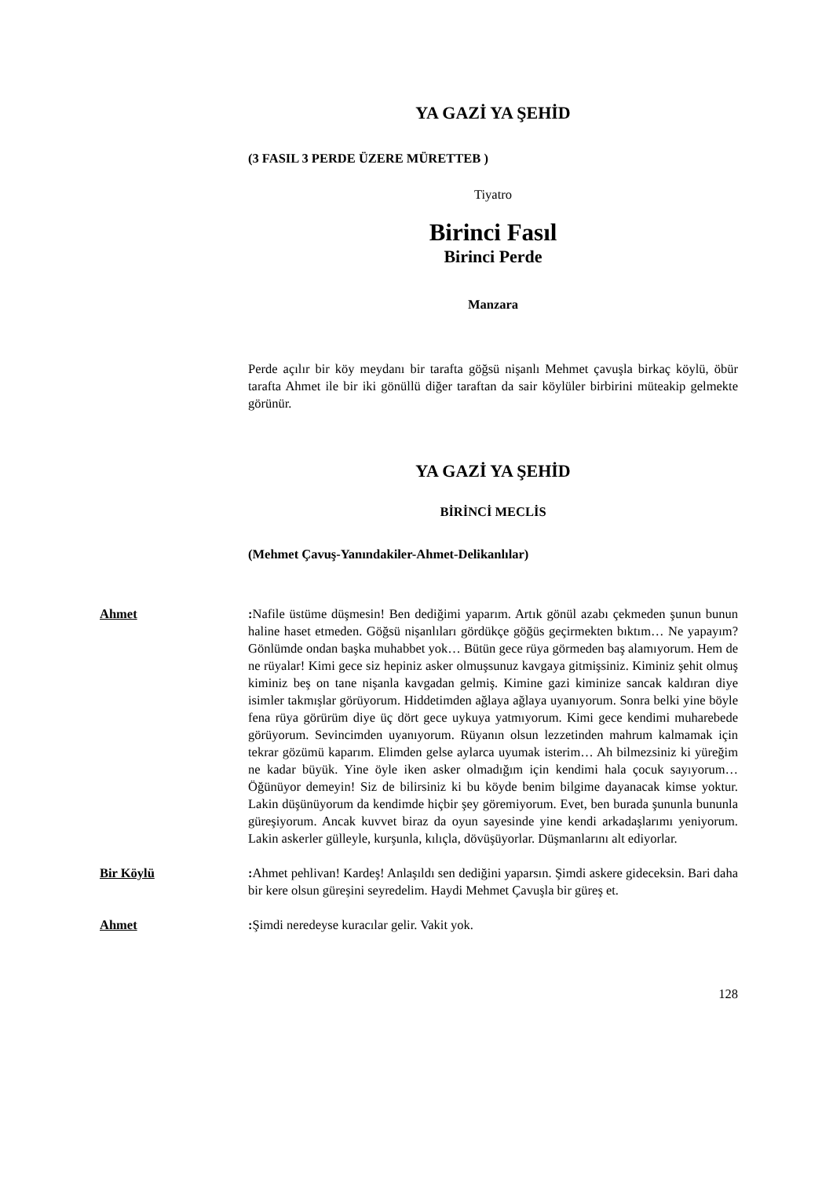YA GAZİ YA ŞEHİD
(3 FASIL 3 PERDE ÜZERE MÜRETTEB )
Tiyatro
Birinci Fasıl
Birinci Perde
Manzara
Perde açılır bir köy meydanı bir tarafta göğsü nişanlı Mehmet çavuşla birkaç köylü, öbür tarafta Ahmet ile bir iki gönüllü diğer taraftan da sair köylüler birbirini müteakip gelmekte görünür.
YA GAZİ YA ŞEHİD
BİRİNCİ MECLİS
(Mehmet Çavuş-Yanındakiler-Ahmet-Delikanlılar)
Ahmet : Nafile üstüme düşmesin! Ben dediğimi yaparım. Artık gönül azabı çekmeden şunun bunun haline haset etmeden. Göğsü nişanlıları gördükçe göğüs geçirmekten bıktım… Ne yapayım? Gönlümde ondan başka muhabbet yok… Bütün gece rüya görmeden baş alamıyorum. Hem de ne rüyalar! Kimi gece siz hepiniz asker olmuşsunuz kavgaya gitmişsiniz. Kiminiz şehit olmuş kiminiz beş on tane nişanla kavgadan gelmiş. Kimine gazi kiminize sancak kaldıran diye isimler takmışlar görüyorum. Hiddetimden ağlaya ağlaya uyanıyorum. Sonra belki yine böyle fena rüya görürüm diye üç dört gece uykuya yatmıyorum. Kimi gece kendimi muharebede görüyorum. Sevincimden uyanıyorum. Rüyanın olsun lezzetinden mahrum kalmamak için tekrar gözümü kaparım. Elimden gelse aylarca uyumak isterim… Ah bilmezsiniz ki yüreğim ne kadar büyük. Yine öyle iken asker olmadığım için kendimi hala çocuk sayıyorum… Öğünüyor demeyin! Siz de bilirsiniz ki bu köyde benim bilgime dayanacak kimse yoktur. Lakin düşünüyorum da kendimde hiçbir şey göremiyorum. Evet, ben burada şununla bununla güreşiyorum. Ancak kuvvet biraz da oyun sayesinde yine kendi arkadaşlarımı yeniyorum. Lakin askerler gülleyle, kurşunla, kılıçla, dövüşüyorlar. Düşmanlarını alt ediyorlar.
Bir Köylü : Ahmet pehlivan! Kardeş! Anlaşıldı sen dediğini yaparsın. Şimdi askere gideceksin. Bari daha bir kere olsun güreşini seyredelim. Haydi Mehmet Çavuşla bir güreş et.
Ahmet : Şimdi neredeyse kuracılar gelir. Vakit yok.
128